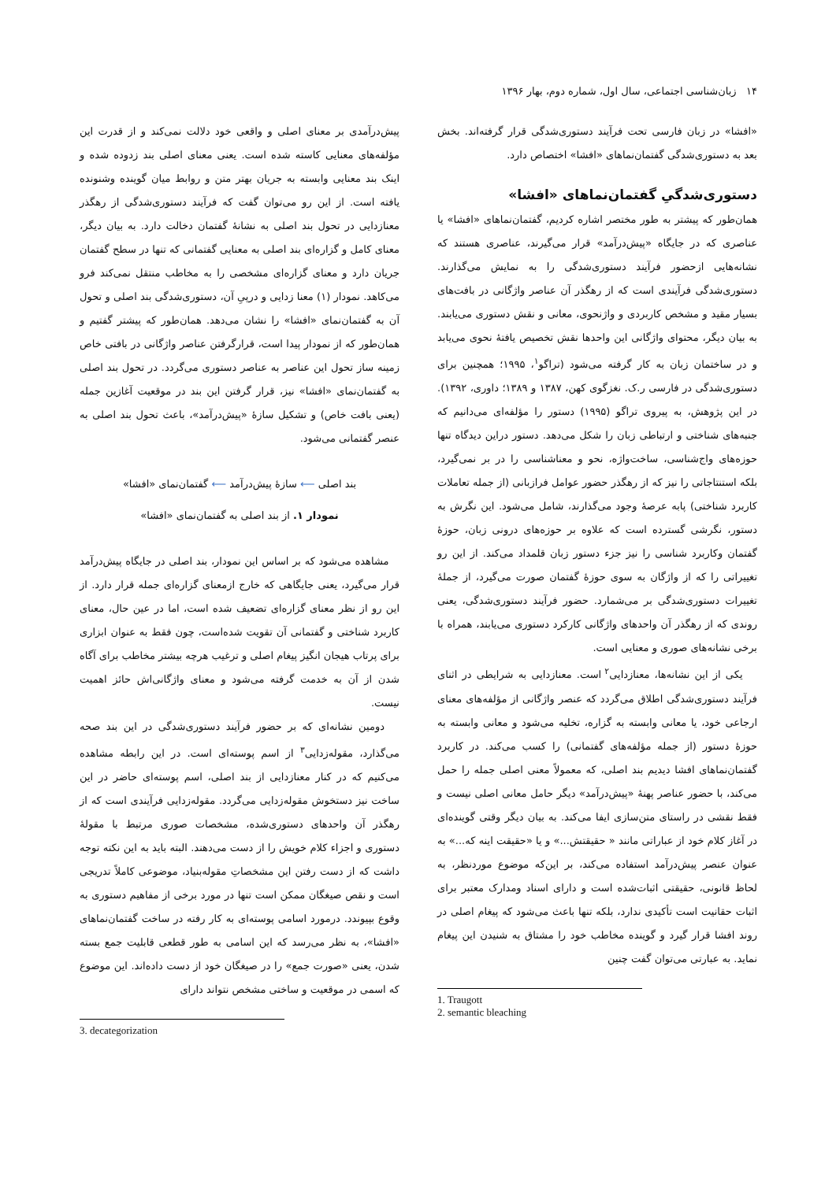۱۴ زبان‌شناسی اجتماعی، سال اول، شماره دوم، بهار ۱۳۹۶
«افشا» در زبان فارسی تحت فرآیند دستوری‌شدگی قرار گرفته‌اند. بخش بعد به دستوری‌شدگی گفتمان‌نماهای «افشا» اختصاص دارد.
دستوری‌شدگیِ گفتمان‌نماهای «افشا»
همان‌طور که پیشتر به طور مختصر اشاره کردیم، گفتمان‌نماهای «افشا» یا عناصری که در جایگاه «پیش‌درآمد» قرار می‌گیرند، عناصری هستند که نشانه‌هایی ازحضور فرآیند دستوری‌شدگی را به نمایش می‌گذارند. دستوری‌شدگی فرآیندی است که از رهگذر آن عناصر واژگانی در بافت‌های بسیار مقید و مشخص کاربردی و واژنحوی، معانی و نقش دستوری می‌یابند. به بیان دیگر، محتوای واژگانی این واحدها نقش تخصیص یافتهٔ نحوی می‌یابد و در ساختمان زبان به کار گرفته می‌شود (تراگو<sup>۱</sup>، ۱۹۹۵؛ همچنین برای دستوری‌شدگی در فارسی ر.ک. نغزگوی کهن، ۱۳۸۷ و ۱۳۸۹؛ داوری، ۱۳۹۲). در این پژوهش، به پیروی تراگو (۱۹۹۵) دستور را مؤلفه‌ای می‌دانیم که جنبه‌های شناختی و ارتباطی زبان را شکل می‌دهد. دستور دراین دیدگاه تنها حوزه‌های واج‌شناسی، ساخت‌واژه، نحو و معناشناسی را در بر نمی‌گیرد، بلکه استنتاجاتی را نیز که از رهگذر حضور عوامل فرازبانی (از جمله تعاملات کاربرد شناختی) پابه عرصهٔ وجود می‌گذارند، شامل می‌شود. این نگرش به دستور، نگرشی گسترده است که علاوه بر حوزه‌های درونی زبان، حوزهٔ گفتمان وکاربرد شناسی را نیز جزء دستور زبان قلمداد می‌کند. از این رو تغییراتی را که از واژگان به سوی حوزهٔ گفتمان صورت می‌گیرد، از جملهٔ تغییرات دستوری‌شدگی بر می‌شمارد. حضور فرآیند دستوری‌شدگی، یعنی روندی که از رهگذر آن واحدهای واژگانی کارکرد دستوری می‌یابند، همراه با برخی نشانه‌های صوری و معنایی است.
یکی از این نشانه‌ها، معنازدایی<sup>۲</sup> است. معنازدایی به شرایطی در اثنای فرآیند دستوری‌شدگی اطلاق می‌گردد که عنصر واژگانی از مؤلفه‌های معنای ارجاعی خود، یا معانی وابسته به گزاره، تخلیه می‌شود و معانی وابسته به حوزهٔ دستور (از جمله مؤلفه‌های گفتمانی) را کسب می‌کند. در کاربرد گفتمان‌نماهای افشا دیدیم بند اصلی، که معمولاً معنی اصلی جمله را حمل می‌کند، با حضور عناصر پهنهٔ «پیش‌درآمد» دیگر حامل معانی اصلی نیست و فقط نقشی در راستای متن‌سازی ایفا می‌کند. به بیان دیگر وقتی گوینده‌ای در آغاز کلام خود از عباراتی مانند « حقیقتش...» و یا «حقیقت اینه که...» به عنوان عنصر پیش‌درآمد استفاده می‌کند، بر این‌که موضوع موردنظر، به لحاظ قانونی، حقیقتی اثبات‌شده است و دارای اسناد ومدارک معتبر برای اثبات حقانیت است تأکیدی ندارد، بلکه تنها باعث می‌شود که پیغام اصلی در روند افشا قرار گیرد و گوینده مخاطب خود را مشتاق به شنیدن این پیغام نماید. به عبارتی می‌توان گفت چنین
1. Traugott
2. semantic bleaching
پیش‌درآمدی بر معنای اصلی و واقعی خود دلالت نمی‌کند و از قدرت این مؤلفه‌های معنایی کاسته شده است. یعنی معنای اصلی بند زدوده شده و اینک بند معنایی وابسته به جریان بهتر متن و روابط میان گوینده وشنونده یافته است. از این رو می‌توان گفت که فرآیند دستوری‌شدگی از رهگذر معنازدایی در تحول بند اصلی به نشانهٔ گفتمان دخالت دارد. به بیان دیگر، معنای کامل و گزاره‌ای بند اصلی به معنایی گفتمانی که تنها در سطح گفتمان جریان دارد و معنای گزاره‌ای مشخصی را به مخاطب منتقل نمی‌کند فرو می‌کاهد. نمودار (۱) معنا زدایی و درپیِ آن، دستوری‌شدگی بند اصلی و تحول آن به گفتمان‌نمای «افشا» را نشان می‌دهد. همان‌طور که پیشتر گفتیم و همان‌طور که از نمودار پیدا است، قرارگرفتن عناصر واژگانی در بافتی خاص زمینه ساز تحول این عناصر به عناصر دستوری می‌گردد. در تحول بند اصلی به گفتمان‌نمای «افشا» نیز، قرار گرفتن این بند در موقعیت آغازین جمله (یعنی بافت خاص) و تشکیل سازهٔ «پیش‌درآمد»، باعث تحول بند اصلی به عنصر گفتمانی می‌شود.
بند اصلی ⟵ سازهٔ پیش‌درآمد ⟵ گفتمان‌نمای «افشا»
نمودار ۱. از بند اصلی به گفتمان‌نمای «افشا»
مشاهده می‌شود که بر اساس این نمودار، بند اصلی در جایگاه پیش‌درآمد قرار می‌گیرد، یعنی جایگاهی که خارج ازمعنای گزاره‌ای جمله قرار دارد. از این رو از نظر معنای گزاره‌ای تضعیف شده است، اما در عین حال، معنای کاربرد شناختی و گفتمانی آن تقویت شده‌است، چون فقط به عنوان ابزاری برای پرتاب هیجان انگیز پیغام اصلی و ترغیب هرچه بیشتر مخاطب برای آگاه شدن از آن به خدمت گرفته می‌شود و معنای واژگانی‌اش حائز اهمیت نیست.
دومین نشانه‌ای که بر حضور فرآیند دستوری‌شدگی در این بند صحه می‌گذارد، مقوله‌زدایی<sup>۳</sup> از اسم پوسته‌ای است. در این رابطه مشاهده می‌کنیم که در کنار معنازدایی از بند اصلی، اسم پوسته‌ای حاضر در این ساخت نیز دستخوش مقوله‌زدایی می‌گردد. مقوله‌زدایی فرآیندی است که از رهگذر آن واحدهای دستوری‌شده، مشخصات صوری مرتبط با مقولهٔ دستوری و اجزاء کلام خویش را از دست می‌دهند. البته باید به این نکته توجه داشت که از دست رفتن این مشخصاتِ مقوله‌بنیاد، موضوعی کاملاً تدریجی است و نقص صیغگان ممکن است تنها در مورد برخی از مفاهیم دستوری به وقوع بپیوندد. درمورد اسامی پوسته‌ای به کار رفته در ساخت گفتمان‌نماهای «افشا»، به نظر می‌رسد که این اسامی به طور قطعی قابلیت جمع بسته شدن، یعنی «صورت جمع» را در صیغگان خود از دست داده‌اند. این موضوع که اسمی در موقعیت و ساختی مشخص نتواند دارای
3. decategorization